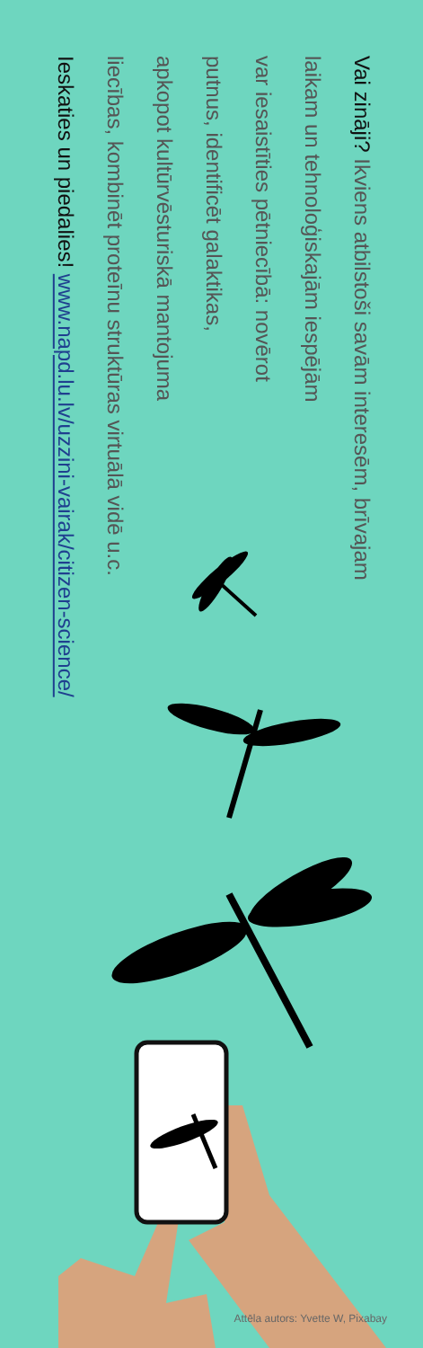Vai zināji? Ikviens atbilstoši savām interesēm, brīvajam
laikam un tehnoloģiskajām iespējām
var iesaistīties pētniecībā: novērot
putnus, identificēt galaktikas,
apkopot kultūrvēsturiskā mantojuma
liecības, kombinēt proteīnu struktūras virtuālā vidē u.c.
Ieskaties un piedalies! www.napd.lu.lv/uzzini-vairak/citizen-science/
Attēla autors: Yvette W, Pixabay